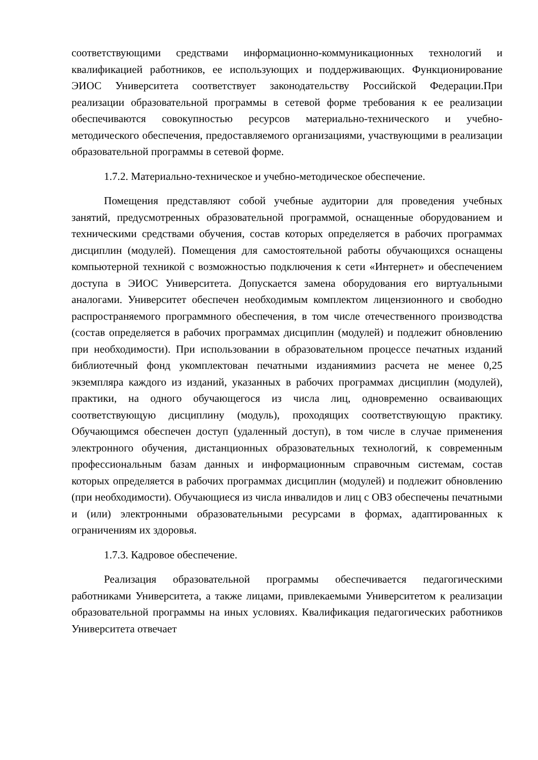соответствующими средствами информационно-коммуникационных технологий и квалификацией работников, ее использующих и поддерживающих. Функционирование ЭИОС Университета соответствует законодательству Российской Федерации.При реализации образовательной программы в сетевой форме требования к ее реализации обеспечиваются совокупностью ресурсов материально-технического и учебно-методического обеспечения, предоставляемого организациями, участвующими в реализации образовательной программы в сетевой форме.
1.7.2. Материально-техническое и учебно-методическое обеспечение.
Помещения представляют собой учебные аудитории для проведения учебных занятий, предусмотренных образовательной программой, оснащенные оборудованием и техническими средствами обучения, состав которых определяется в рабочих программах дисциплин (модулей). Помещения для самостоятельной работы обучающихся оснащены компьютерной техникой с возможностью подключения к сети «Интернет» и обеспечением доступа в ЭИОС Университета. Допускается замена оборудования его виртуальными аналогами. Университет обеспечен необходимым комплектом лицензионного и свободно распространяемого программного обеспечения, в том числе отечественного производства (состав определяется в рабочих программах дисциплин (модулей) и подлежит обновлению при необходимости). При использовании в образовательном процессе печатных изданий библиотечный фонд укомплектован печатными изданиямииз расчета не менее 0,25 экземпляра каждого из изданий, указанных в рабочих программах дисциплин (модулей), практики, на одного обучающегося из числа лиц, одновременно осваивающих соответствующую дисциплину (модуль), проходящих соответствующую практику. Обучающимся обеспечен доступ (удаленный доступ), в том числе в случае применения электронного обучения, дистанционных образовательных технологий, к современным профессиональным базам данных и информационным справочным системам, состав которых определяется в рабочих программах дисциплин (модулей) и подлежит обновлению (при необходимости). Обучающиеся из числа инвалидов и лиц с ОВЗ обеспечены печатными и (или) электронными образовательными ресурсами в формах, адаптированных к ограничениям их здоровья.
1.7.3. Кадровое обеспечение.
Реализация образовательной программы обеспечивается педагогическими работниками Университета, а также лицами, привлекаемыми Университетом к реализации образовательной программы на иных условиях. Квалификация педагогических работников Университета отвечает